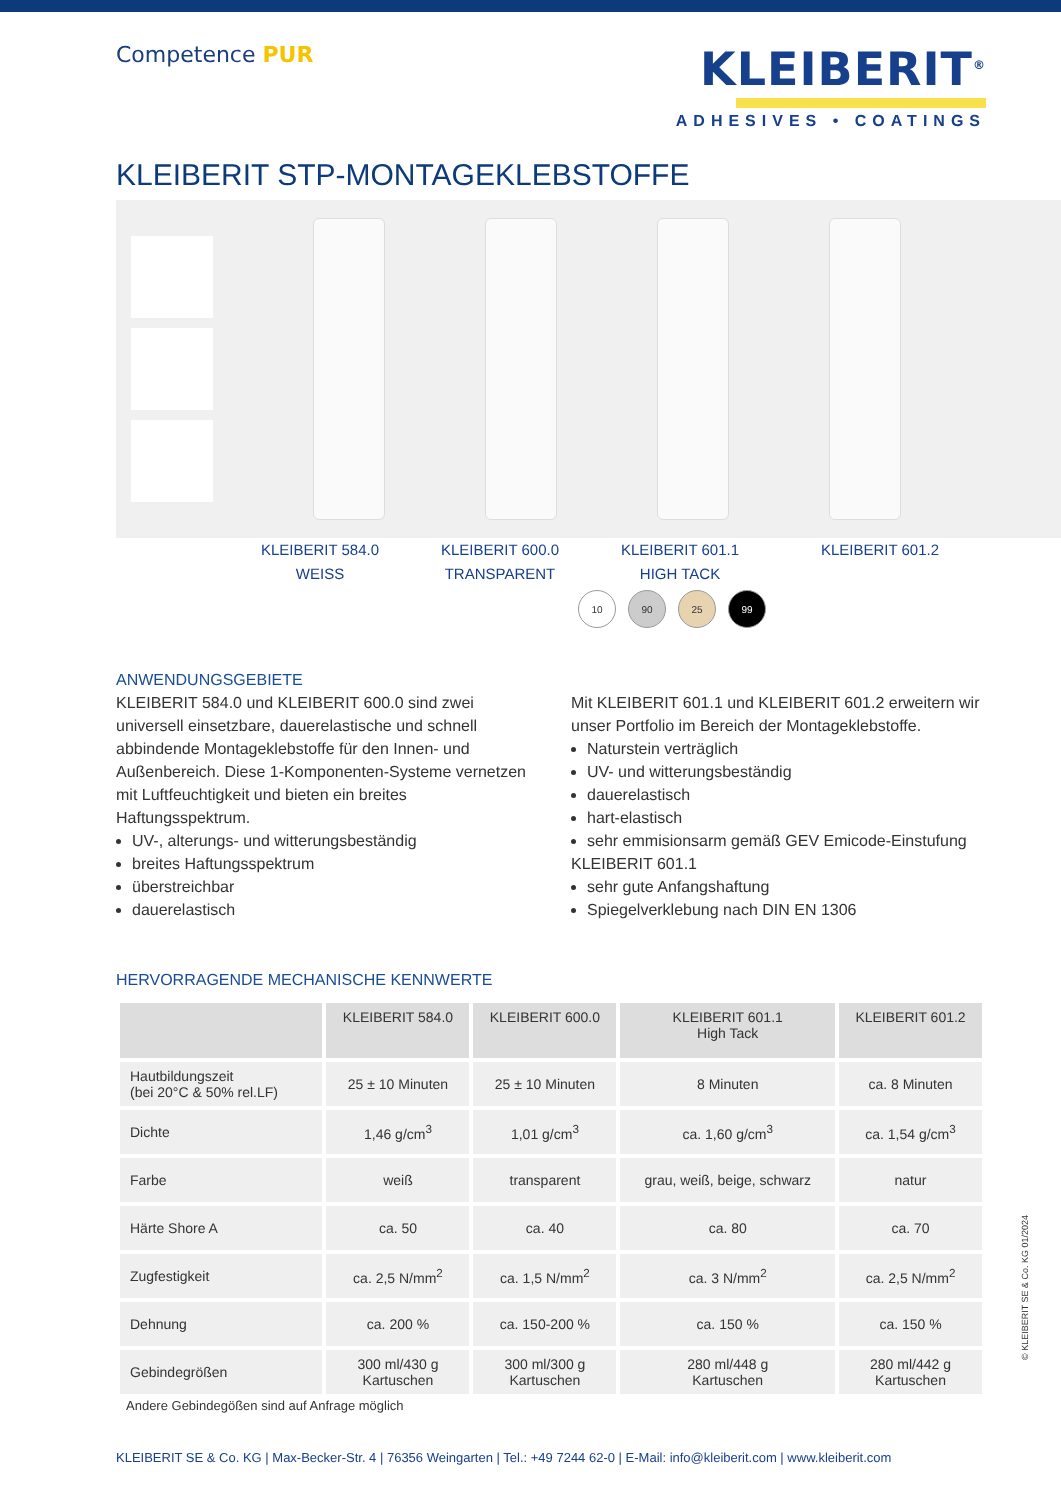Competence PUR
KLEIBERIT<sup>®</sup>
ADHESIVES • COATINGS
KLEIBERIT STP-MONTAGEKLEBSTOFFE
KLEIBERIT 584.0
WEISS
KLEIBERIT 600.0
TRANSPARENT
KLEIBERIT 601.1
HIGH TACK
KLEIBERIT 601.2
10 90 25 99
ANWENDUNGSGEBIETE
KLEIBERIT 584.0 und KLEIBERIT 600.0 sind zwei universell einsetzbare, dauerelastische und schnell abbindende Montageklebstoffe für den Innen- und Außenbereich. Diese 1-Komponenten-Systeme vernetzen mit Luftfeuchtigkeit und bieten ein breites Haftungsspektrum.
UV-, alterungs- und witterungsbeständig
breites Haftungsspektrum
überstreichbar
dauerelastisch
Mit KLEIBERIT 601.1 und KLEIBERIT 601.2 erweitern wir unser Portfolio im Bereich der Montageklebstoffe.
Naturstein verträglich
UV- und witterungsbeständig
dauerelastisch
hart-elastisch
sehr emmisionsarm gemäß GEV Emicode-Einstufung
KLEIBERIT 601.1
sehr gute Anfangshaftung
Spiegelverklebung nach DIN EN 1306
HERVORRAGENDE MECHANISCHE KENNWERTE
| | KLEIBERIT 584.0 | KLEIBERIT 600.0 | KLEIBERIT 601.1 High Tack | KLEIBERIT 601.2 |
| --- | --- | --- | --- | --- |
| Hautbildungszeit (bei 20°C & 50% rel.LF) | 25 ± 10 Minuten | 25 ± 10 Minuten | 8 Minuten | ca. 8 Minuten |
| Dichte | 1,46 g/cm<sup>3</sup> | 1,01 g/cm<sup>3</sup> | ca. 1,60 g/cm<sup>3</sup> | ca. 1,54 g/cm<sup>3</sup> |
| Farbe | weiß | transparent | grau, weiß, beige, schwarz | natur |
| Härte Shore A | ca. 50 | ca. 40 | ca. 80 | ca. 70 |
| Zugfestigkeit | ca. 2,5 N/mm<sup>2</sup> | ca. 1,5 N/mm<sup>2</sup> | ca. 3 N/mm<sup>2</sup> | ca. 2,5 N/mm<sup>2</sup> |
| Dehnung | ca. 200 % | ca. 150-200 % | ca. 150 % | ca. 150 % |
| Gebindegrößen | 300 ml/430 g Kartuschen | 300 ml/300 g Kartuschen | 280 ml/448 g Kartuschen | 280 ml/442 g Kartuschen |
Andere Gebindegößen sind auf Anfrage möglich
© KLEIBERIT SE & Co. KG 01/2024
KLEIBERIT SE & Co. KG | Max-Becker-Str. 4 | 76356 Weingarten | Tel.: +49 7244 62-0 | E-Mail: info@kleiberit.com | www.kleiberit.com